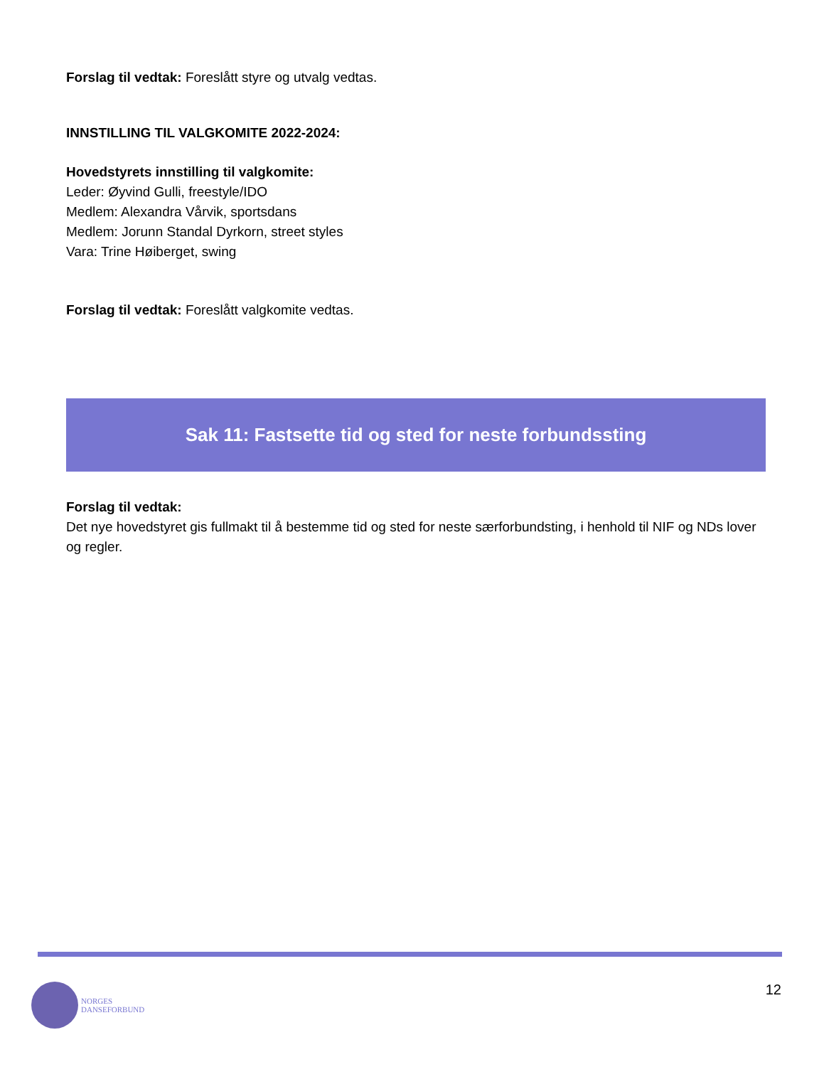Forslag til vedtak: Foreslått styre og utvalg vedtas.
INNSTILLING TIL VALGKOMITE 2022-2024:
Hovedstyrets innstilling til valgkomite:
Leder: Øyvind Gulli, freestyle/IDO
Medlem: Alexandra Vårvik, sportsdans
Medlem: Jorunn Standal Dyrkorn, street styles
Vara: Trine Høiberget, swing
Forslag til vedtak: Foreslått valgkomite vedtas.
Sak 11: Fastsette tid og sted for neste forbundssting
Forslag til vedtak:
Det nye hovedstyret gis fullmakt til å bestemme tid og sted for neste særforbundsting, i henhold til NIF og NDs lover og regler.
NORGES
DANSEFORBUND
12